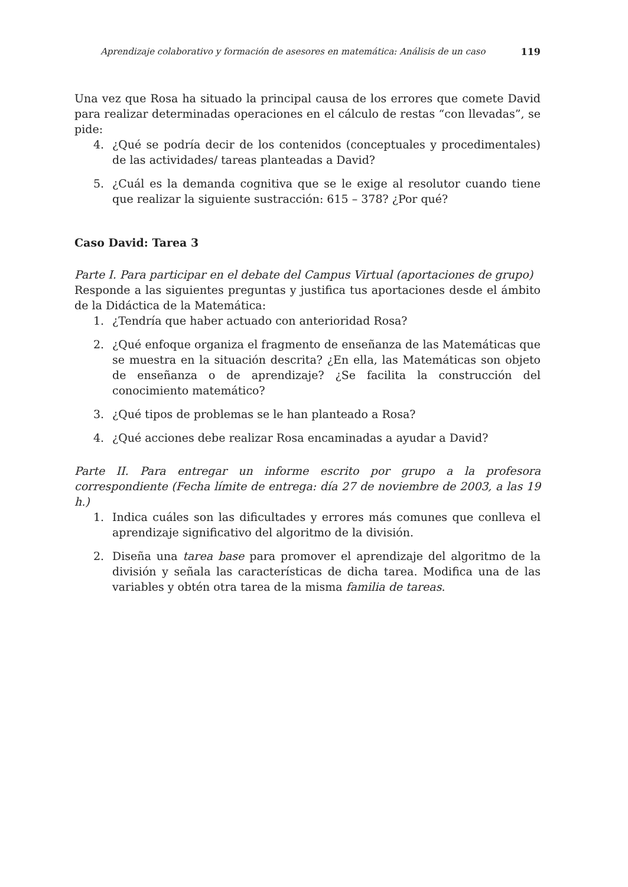Aprendizaje colaborativo y formación de asesores en matemática: Análisis de un caso 119
Una vez que Rosa ha situado la principal causa de los errores que comete David para realizar determinadas operaciones en el cálculo de restas “con llevadas”, se pide:
4. ¿Qué se podría decir de los contenidos (conceptuales y procedimentales) de las actividades/ tareas planteadas a David?
5. ¿Cuál es la demanda cognitiva que se le exige al resolutor cuando tiene que realizar la siguiente sustracción: 615 – 378? ¿Por qué?
Caso David: Tarea 3
Parte I. Para participar en el debate del Campus Virtual (aportaciones de grupo)
Responde a las siguientes preguntas y justifica tus aportaciones desde el ámbito de la Didáctica de la Matemática:
1. ¿Tendría que haber actuado con anterioridad Rosa?
2. ¿Qué enfoque organiza el fragmento de enseñanza de las Matemáticas que se muestra en la situación descrita? ¿En ella, las Matemáticas son objeto de enseñanza o de aprendizaje? ¿Se facilita la construcción del conocimiento matemático?
3. ¿Qué tipos de problemas se le han planteado a Rosa?
4. ¿Qué acciones debe realizar Rosa encaminadas a ayudar a David?
Parte II. Para entregar un informe escrito por grupo a la profesora correspondiente (Fecha límite de entrega: día 27 de noviembre de 2003, a las 19 h.)
1. Indica cuáles son las dificultades y errores más comunes que conlleva el aprendizaje significativo del algoritmo de la división.
2. Diseña una tarea base para promover el aprendizaje del algoritmo de la división y señala las características de dicha tarea. Modifica una de las variables y obtén otra tarea de la misma familia de tareas.